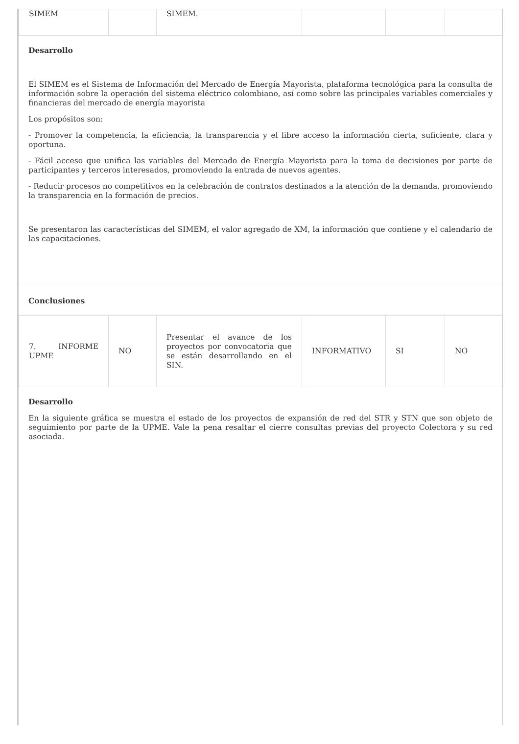| SIMEM | | SIMEM. | | | |
Desarrollo
El SIMEM es el Sistema de Información del Mercado de Energía Mayorista, plataforma tecnológica para la consulta de información sobre la operación del sistema eléctrico colombiano, así como sobre las principales variables comerciales y financieras del mercado de energía mayorista
Los propósitos son:
- Promover la competencia, la eficiencia, la transparencia y el libre acceso la información cierta, suficiente, clara y oportuna.
- Fácil acceso que unifica las variables del Mercado de Energía Mayorista para la toma de decisiones por parte de participantes y terceros interesados, promoviendo la entrada de nuevos agentes.
- Reducir procesos no competitivos en la celebración de contratos destinados a la atención de la demanda, promoviendo la transparencia en la formación de precios.
Se presentaron las características del SIMEM, el valor agregado de XM, la información que contiene y el calendario de las capacitaciones.
Conclusiones
| 7. INFORME UPME | NO | Presentar el avance de los proyectos por convocatoria que se están desarrollando en el SIN. | INFORMATIVO | SI | NO |
Desarrollo
En la siguiente gráfica se muestra el estado de los proyectos de expansión de red del STR y STN que son objeto de seguimiento por parte de la UPME. Vale la pena resaltar el cierre consultas previas del proyecto Colectora y su red asociada.